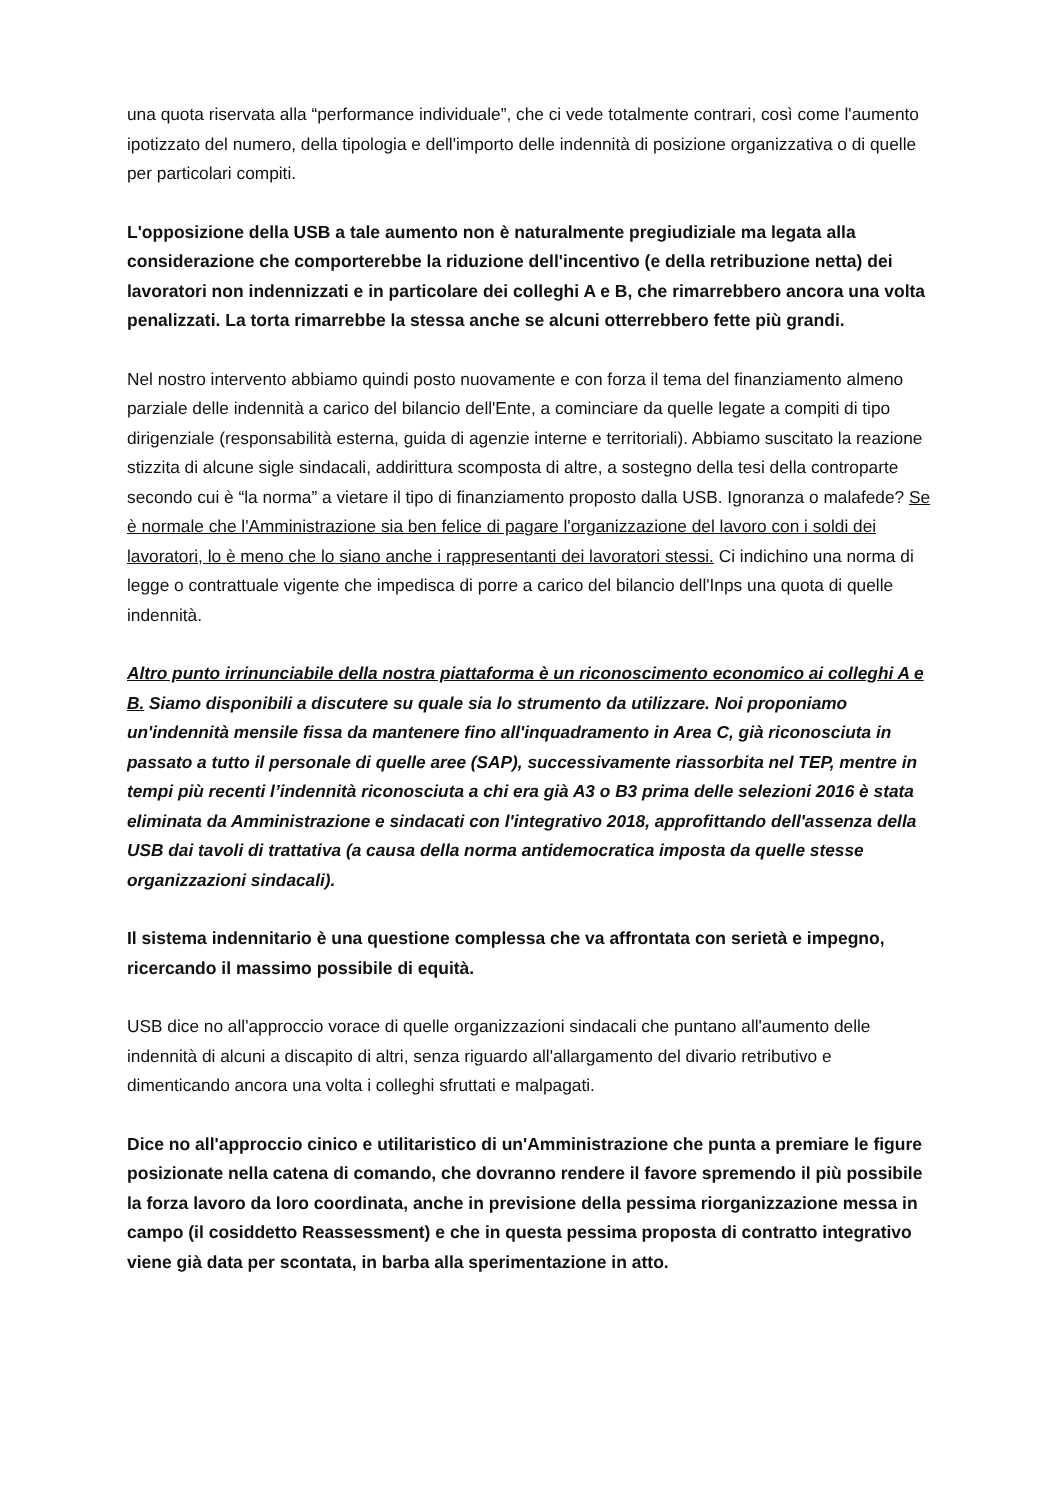una quota riservata alla “performance individuale”, che ci vede totalmente contrari, così come l'aumento ipotizzato del numero, della tipologia e dell'importo delle indennità di posizione organizzativa o di quelle per particolari compiti.
L'opposizione della USB a tale aumento non è naturalmente pregiudiziale ma legata alla considerazione che comporterebbe la riduzione dell'incentivo (e della retribuzione netta) dei lavoratori non indennizzati e in particolare dei colleghi A e B, che rimarrebbero ancora una volta penalizzati. La torta rimarrebbe la stessa anche se alcuni otterrebbero fette più grandi.
Nel nostro intervento abbiamo quindi posto nuovamente e con forza il tema del finanziamento almeno parziale delle indennità a carico del bilancio dell'Ente, a cominciare da quelle legate a compiti di tipo dirigenziale (responsabilità esterna, guida di agenzie interne e territoriali). Abbiamo suscitato la reazione stizzita di alcune sigle sindacali, addirittura scomposta di altre, a sostegno della tesi della controparte secondo cui è “la norma” a vietare il tipo di finanziamento proposto dalla USB. Ignoranza o malafede? Se è normale che l'Amministrazione sia ben felice di pagare l'organizzazione del lavoro con i soldi dei lavoratori, lo è meno che lo siano anche i rappresentanti dei lavoratori stessi. Ci indichino una norma di legge o contrattuale vigente che impedisca di porre a carico del bilancio dell'Inps una quota di quelle indennità.
Altro punto irrinunciabile della nostra piattaforma è un riconoscimento economico ai colleghi A e B. Siamo disponibili a discutere su quale sia lo strumento da utilizzare. Noi proponiamo un'indennità mensile fissa da mantenere fino all'inquadramento in Area C, già riconosciuta in passato a tutto il personale di quelle aree (SAP), successivamente riassorbita nel TEP, mentre in tempi più recenti l’indennità riconosciuta a chi era già A3 o B3 prima delle selezioni 2016 è stata eliminata da Amministrazione e sindacati con l'integrativo 2018, approfittando dell'assenza della USB dai tavoli di trattativa (a causa della norma antidemocratica imposta da quelle stesse organizzazioni sindacali).
Il sistema indennitario è una questione complessa che va affrontata con serietà e impegno, ricercando il massimo possibile di equità.
USB dice no all'approccio vorace di quelle organizzazioni sindacali che puntano all'aumento delle indennità di alcuni a discapito di altri, senza riguardo all'allargamento del divario retributivo e dimenticando ancora una volta i colleghi sfruttati e malpagati.
Dice no all'approccio cinico e utilitaristico di un'Amministrazione che punta a premiare le figure posizionate nella catena di comando, che dovranno rendere il favore spremendo il più possibile la forza lavoro da loro coordinata, anche in previsione della pessima riorganizzazione messa in campo (il cosiddetto Reassessment) e che in questa pessima proposta di contratto integrativo viene già data per scontata, in barba alla sperimentazione in atto.